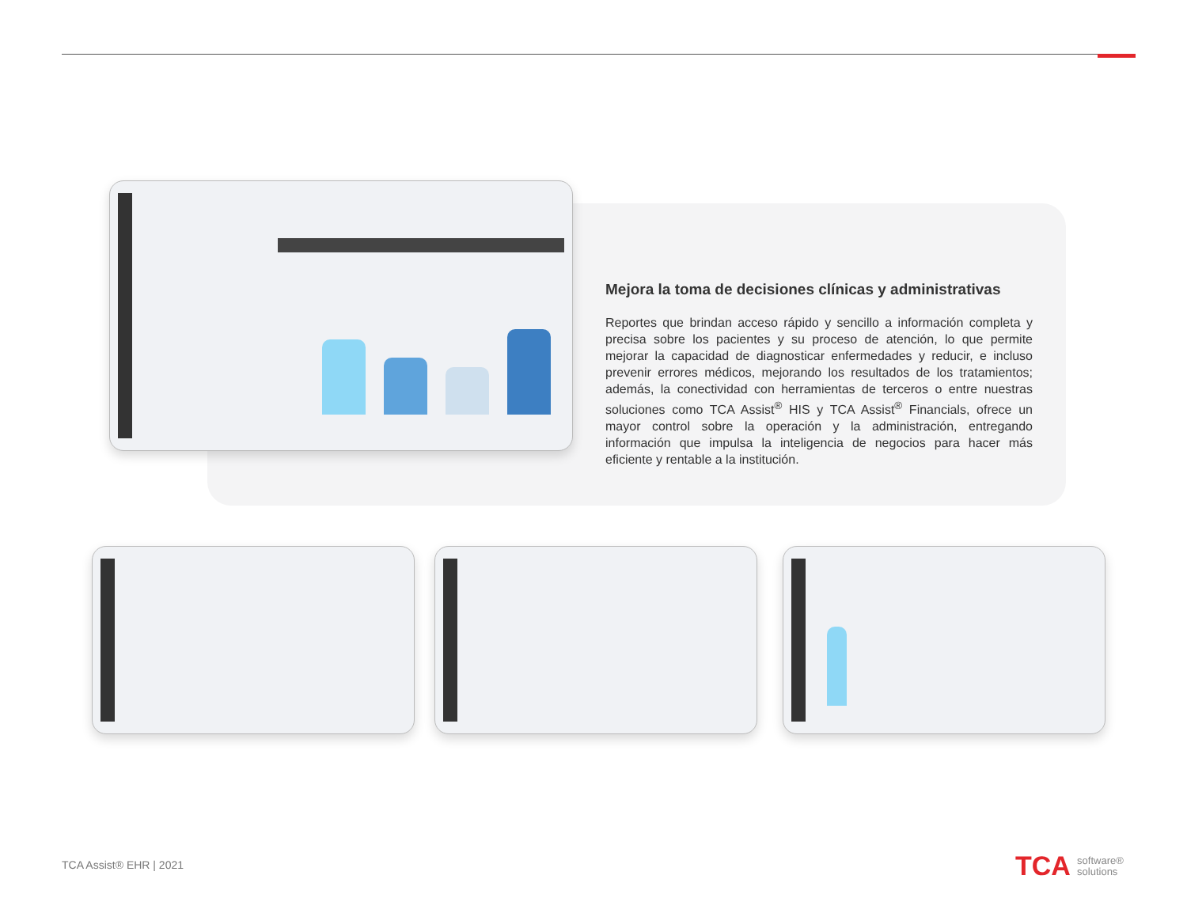Mejora la toma de decisiones clínicas y administrativas
Reportes que brindan acceso rápido y sencillo a información completa y precisa sobre los pacientes y su proceso de atención, lo que permite mejorar la capacidad de diagnosticar enfermedades y reducir, e incluso prevenir errores médicos, mejorando los resultados de los tratamientos; además, la conectividad con herramientas de terceros o entre nuestras soluciones como TCA Assist<sup>®</sup> HIS y TCA Assist<sup>®</sup> Financials, ofrece un mayor control sobre la operación y la administración, entregando información que impulsa la inteligencia de negocios para hacer más eficiente y rentable a la institución.
TCA Assist® EHR | 2021
TCA software®
solutions